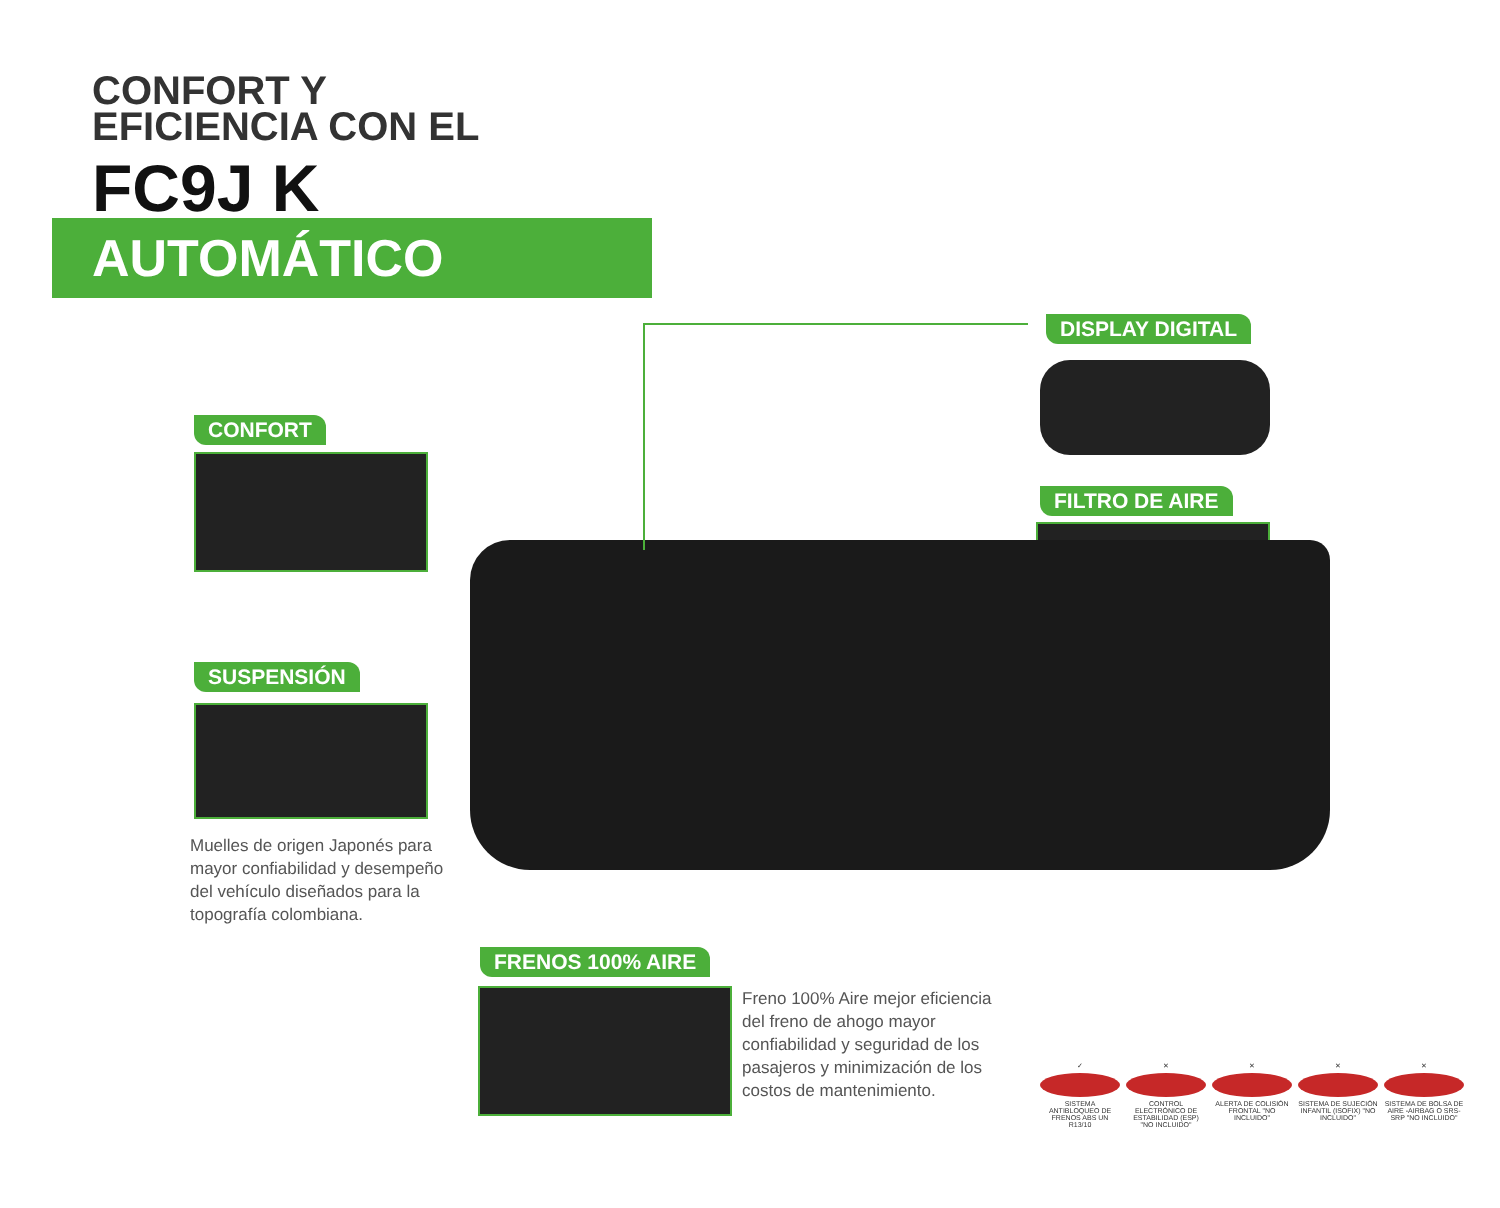CONFORT Y
EFICIENCIA CON EL
FC9J K
AUTOMÁTICO
DISPLAY DIGITAL
CONFORT
FILTRO DE AIRE
SUSPENSIÓN
Muelles de origen Japonés para mayor confiabilidad y desempeño del vehículo diseñados para la topografía colombiana.
FRENOS 100% AIRE
Freno 100% Aire mejor eficiencia del freno de ahogo mayor confiabilidad y seguridad de los pasajeros y minimización de los costos de mantenimiento.
✓
SISTEMA ANTIBLOQUEO DE FRENOS ABS UN R13/10
✕
CONTROL ELECTRÓNICO DE ESTABILIDAD (ESP) "NO INCLUIDO"
✕
ALERTA DE COLISIÓN FRONTAL "NO INCLUIDO"
✕
SISTEMA DE SUJECIÓN INFANTIL (ISOFIX) "NO INCLUIDO"
✕
SISTEMA DE BOLSA DE AIRE -AIRBAG O SRS- SRP "NO INCLUIDO"